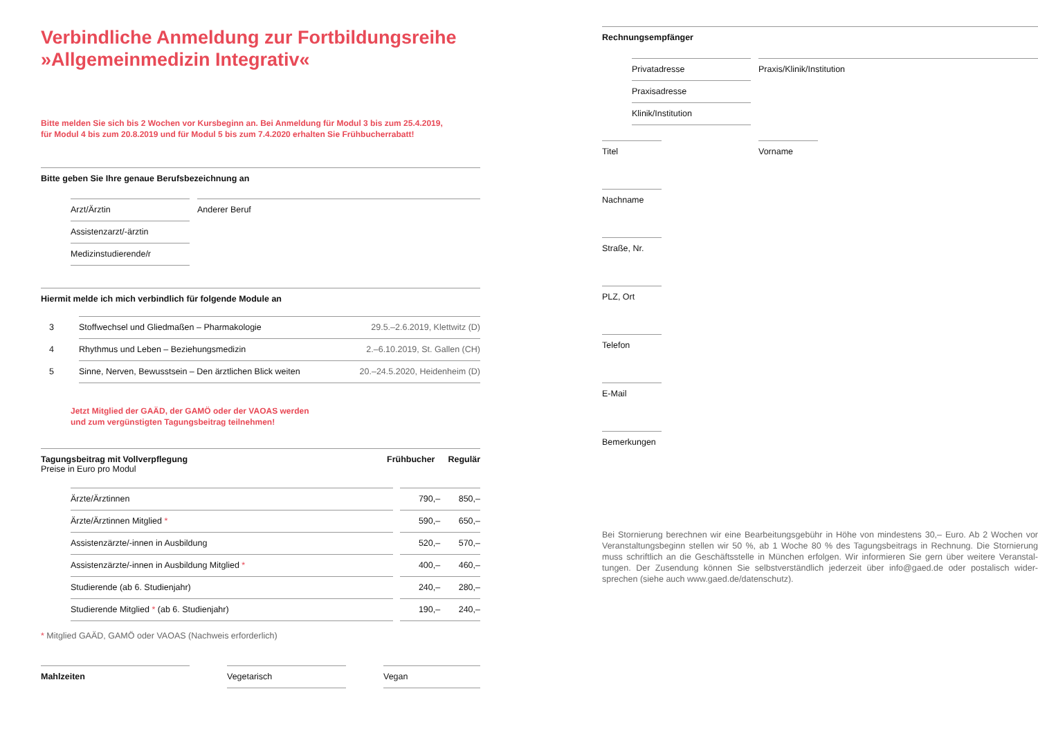Verbindliche Anmeldung zur Fortbildungsreihe
»Allgemeinmedizin Integrativ«
Bitte melden Sie sich bis 2 Wochen vor Kursbeginn an. Bei Anmeldung für Modul 3 bis zum 25.4.2019,
für Modul 4 bis zum 20.8.2019 und für Modul 5 bis zum 7.4.2020 erhalten Sie Frühbucherrabatt!
Bitte geben Sie Ihre genaue Berufsbezeichnung an
Arzt/Ärztin
Assistenzarzt/-ärztin
Medizinstudierende/r
Anderer Beruf
Hiermit melde ich mich verbindlich für folgende Module an
| 3 | Stoffwechsel und Gliedmaßen – Pharmakologie | 29.5.–2.6.2019, Klettwitz (D) |
| 4 | Rhythmus und Leben – Beziehungsmedizin | 2.–6.10.2019, St. Gallen (CH) |
| 5 | Sinne, Nerven, Bewusstsein – Den ärztlichen Blick weiten | 20.–24.5.2020, Heidenheim (D) |
Jetzt Mitglied der GAÄD, der GAMÖ oder der VAOAS werden
und zum vergünstigten Tagungsbeitrag teilnehmen!
Tagungsbeitrag mit Vollverpflegung
Preise in Euro pro Modul
Frühbucher Regulär
| | Ärzte/Ärztinnen | | 790,– | 850,– |
| | Ärzte/Ärztinnen Mitglied * | | 590,– | 650,– |
| | Assistenzärzte/-innen in Ausbildung | | 520,– | 570,– |
| | Assistenzärzte/-innen in Ausbildung Mitglied * | | 400,– | 460,– |
| | Studierende (ab 6. Studienjahr) | | 240,– | 280,– |
| | Studierende Mitglied * (ab 6. Studienjahr) | | 190,– | 240,– |
* Mitglied GAÄD, GAMÖ oder VAOAS (Nachweis erforderlich)
Mahlzeiten Vegetarisch Vegan
Rechnungsempfänger
Privatadresse
Praxisadresse
Klinik/Institution
Praxis/Klinik/Institution
Titel Vorname
Nachname
Straße, Nr.
PLZ, Ort
Telefon
E-Mail
Bemerkungen
Bei Stornierung berechnen wir eine Bearbeitungsgebühr in Höhe von mindestens 30,– Euro. Ab 2 Wochen vor Veranstaltungsbeginn stellen wir 50 %, ab 1 Woche 80 % des Tagungsbeitrags in Rechnung. Die Stornierung muss schriftlich an die Geschäftsstelle in München erfolgen. Wir informieren Sie gern über weitere Veranstal­tungen. Der Zusendung können Sie selbstverständlich jederzeit über info@gaed.de oder postalisch wider­sprechen (siehe auch www.gaed.de/datenschutz).